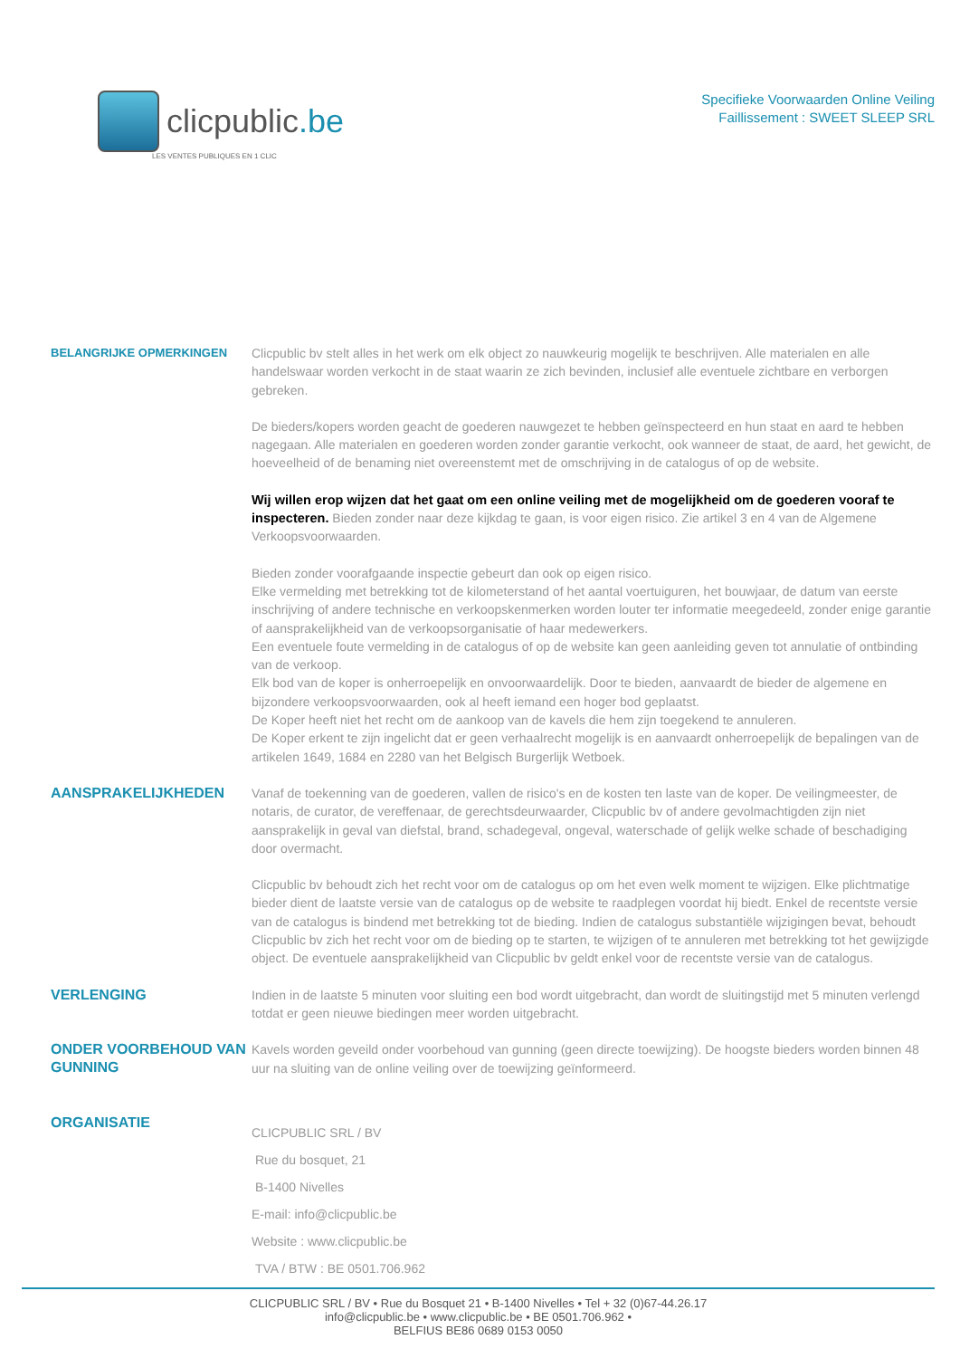clicpublic.be
LES VENTES PUBLIQUES EN 1 CLIC
Specifieke Voorwaarden Online Veiling
Faillissement : SWEET SLEEP SRL
BELANGRIJKE OPMERKINGEN
Clicpublic bv stelt alles in het werk om elk object zo nauwkeurig mogelijk te beschrijven. Alle materialen en alle handelswaar worden verkocht in de staat waarin ze zich bevinden, inclusief alle eventuele zichtbare en verborgen gebreken.
De bieders/kopers worden geacht de goederen nauwgezet te hebben geïnspecteerd en hun staat en aard te hebben nagegaan. Alle materialen en goederen worden zonder garantie verkocht, ook wanneer de staat, de aard, het gewicht, de hoeveelheid of de benaming niet overeenstemt met de omschrijving in de catalogus of op de website.
Wij willen erop wijzen dat het gaat om een online veiling met de mogelijkheid om de goederen vooraf te inspecteren. Bieden zonder naar deze kijkdag te gaan, is voor eigen risico. Zie artikel 3 en 4 van de Algemene Verkoopsvoorwaarden.
Bieden zonder voorafgaande inspectie gebeurt dan ook op eigen risico.
Elke vermelding met betrekking tot de kilometerstand of het aantal voertuiguren, het bouwjaar, de datum van eerste inschrijving of andere technische en verkoopskenmerken worden louter ter informatie meegedeeld, zonder enige garantie of aansprakelijkheid van de verkoopsorganisatie of haar medewerkers.
Een eventuele foute vermelding in de catalogus of op de website kan geen aanleiding geven tot annulatie of ontbinding van de verkoop.
Elk bod van de koper is onherroepelijk en onvoorwaardelijk. Door te bieden, aanvaardt de bieder de algemene en bijzondere verkoopsvoorwaarden, ook al heeft iemand een hoger bod geplaatst.
De Koper heeft niet het recht om de aankoop van de kavels die hem zijn toegekend te annuleren.
De Koper erkent te zijn ingelicht dat er geen verhaalrecht mogelijk is en aanvaardt onherroepelijk de bepalingen van de artikelen 1649, 1684 en 2280 van het Belgisch Burgerlijk Wetboek.
AANSPRAKELIJKHEDEN
Vanaf de toekenning van de goederen, vallen de risico's en de kosten ten laste van de koper. De veilingmeester, de notaris, de curator, de vereffenaar, de gerechtsdeurwaarder, Clicpublic bv of andere gevolmachtigden zijn niet aansprakelijk in geval van diefstal, brand, schadegeval, ongeval, waterschade of gelijk welke schade of beschadiging door overmacht.
Clicpublic bv behoudt zich het recht voor om de catalogus op om het even welk moment te wijzigen. Elke plichtmatige bieder dient de laatste versie van de catalogus op de website te raadplegen voordat hij biedt. Enkel de recentste versie van de catalogus is bindend met betrekking tot de bieding. Indien de catalogus substantiële wijzigingen bevat, behoudt Clicpublic bv zich het recht voor om de bieding op te starten, te wijzigen of te annuleren met betrekking tot het gewijzigde object. De eventuele aansprakelijkheid van Clicpublic bv geldt enkel voor de recentste versie van de catalogus.
VERLENGING
Indien in de laatste 5 minuten voor sluiting een bod wordt uitgebracht, dan wordt de sluitingstijd met 5 minuten verlengd totdat er geen nieuwe biedingen meer worden uitgebracht.
ONDER VOORBEHOUD VAN GUNNING
Kavels worden geveild onder voorbehoud van gunning (geen directe toewijzing). De hoogste bieders worden binnen 48 uur na sluiting van de online veiling over de toewijzing geïnformeerd.
ORGANISATIE
CLICPUBLIC SRL / BV
Rue du bosquet, 21
B-1400 Nivelles
E-mail: info@clicpublic.be
Website : www.clicpublic.be
TVA / BTW : BE 0501.706.962
CLICPUBLIC SRL / BV • Rue du Bosquet 21 • B-1400 Nivelles • Tel + 32 (0)67-44.26.17
info@clicpublic.be • www.clicpublic.be • BE 0501.706.962 •
BELFIUS BE86 0689 0153 0050